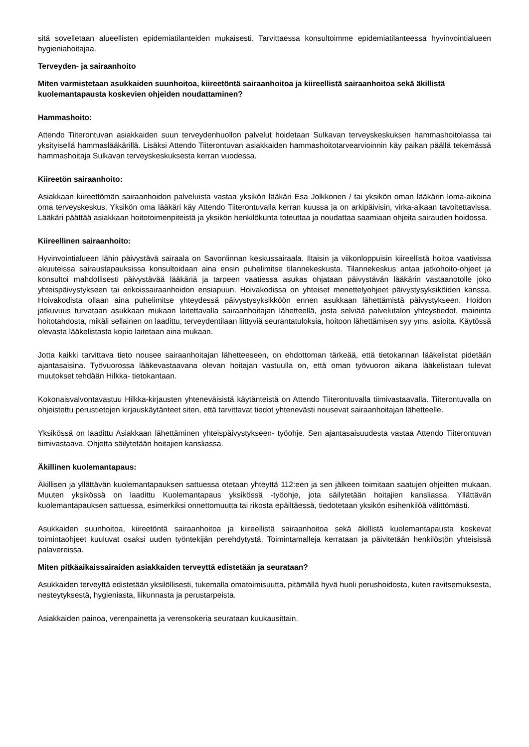sitä sovelletaan alueellisten epidemiatilanteiden mukaisesti. Tarvittaessa konsultoimme epidemiatilanteessa hyvinvointialueen hygieniahoitajaa.
Terveyden- ja sairaanhoito
Miten varmistetaan asukkaiden suunhoitoa, kiireetöntä sairaanhoitoa ja kiireellistä sairaanhoitoa sekä äkillistä kuolemantapausta koskevien ohjeiden noudattaminen?
Hammashoito:
Attendo Tiiterontuvan asiakkaiden suun terveydenhuollon palvelut hoidetaan Sulkavan terveyskeskuksen hammashoitolassa tai yksityisellä hammaslääkärillä. Lisäksi Attendo Tiiterontuvan asiakkaiden hammashoitotarvearvioinnin käy paikan päällä tekemässä hammashoitaja Sulkavan terveyskeskuksesta kerran vuodessa.
Kiireetön sairaanhoito:
Asiakkaan kiireettömän sairaanhoidon palveluista vastaa yksikön lääkäri Esa Jolkkonen / tai yksikön oman lääkärin loma-aikoina oma terveyskeskus. Yksikön oma lääkäri käy Attendo Tiiterontuvalla kerran kuussa ja on arkipäivisin, virka-aikaan tavoitettavissa. Lääkäri päättää asiakkaan hoitotoimenpiteistä ja yksikön henkilökunta toteuttaa ja noudattaa saamiaan ohjeita sairauden hoidossa.
Kiireellinen sairaanhoito:
Hyvinvointialueen lähin päivystävä sairaala on Savonlinnan keskussairaala. Iltaisin ja viikonloppuisin kiireellistä hoitoa vaativissa akuuteissa sairaustapauksissa konsultoidaan aina ensin puhelimitse tilannekeskusta. Tilannekeskus antaa jatkohoito-ohjeet ja konsultoi mahdollisesti päivystävää lääkäriä ja tarpeen vaatiessa asukas ohjataan päivystävän lääkärin vastaanotolle joko yhteispäivystykseen tai erikoissairaanhoidon ensiapuun. Hoivakodissa on yhteiset menettelyohjeet päivystysyksiköiden kanssa. Hoivakodista ollaan aina puhelimitse yhteydessä päivystysyksikköön ennen asukkaan lähettämistä päivystykseen. Hoidon jatkuvuus turvataan asukkaan mukaan laitettavalla sairaanhoitajan lähetteellä, josta selviää palvelutalon yhteystiedot, maininta hoitotahdosta, mikäli sellainen on laadittu, terveydentilaan liittyviä seurantatuloksia, hoitoon lähettämisen syy yms. asioita. Käytössä olevasta lääkelistasta kopio laitetaan aina mukaan.
Jotta kaikki tarvittava tieto nousee sairaanhoitajan lähetteeseen, on ehdottoman tärkeää, että tietokannan lääkelistat pidetään ajantasaisina. Työvuorossa lääkevastaavana olevan hoitajan vastuulla on, että oman työvuoron aikana lääkelistaan tulevat muutokset tehdään Hilkka- tietokantaan.
Kokonaisvalvontavastuu Hilkka-kirjausten yhteneväisistä käytänteistä on Attendo Tiiterontuvalla tiimivastaavalla. Tiiterontuvalla on ohjeistettu perustietojen kirjauskäytänteet siten, että tarvittavat tiedot yhtenevästi nousevat sairaanhoitajan lähetteelle.
Yksikössä on laadittu Asiakkaan lähettäminen yhteispäivystykseen- työohje. Sen ajantasaisuudesta vastaa Attendo Tiiterontuvan tiimivastaava. Ohjetta säilytetään hoitajien kansliassa.
Äkillinen kuolemantapaus:
Äkillisen ja yllättävän kuolemantapauksen sattuessa otetaan yhteyttä 112:een ja sen jälkeen toimitaan saatujen ohjeitten mukaan. Muuten yksikössä on laadittu Kuolemantapaus yksikössä -työohje, jota säilytetään hoitajien kansliassa. Yllättävän kuolemantapauksen sattuessa, esimerkiksi onnettomuutta tai rikosta epäiltäessä, tiedotetaan yksikön esihenkilöä välittömästi.
Asukkaiden suunhoitoa, kiireetöntä sairaanhoitoa ja kiireellistä sairaanhoitoa sekä äkillistä kuolemantapausta koskevat toimintaohjeet kuuluvat osaksi uuden työntekijän perehdytystä. Toimintamalleja kerrataan ja päivitetään henkilöstön yhteisissä palavereissa.
Miten pitkäaikaissairaiden asiakkaiden terveyttä edistetään ja seurataan?
Asukkaiden terveyttä edistetään yksilöllisesti, tukemalla omatoimisuutta, pitämällä hyvä huoli perushoidosta, kuten ravitsemuksesta, nesteytyksestä, hygieniasta, liikunnasta ja perustarpeista.
Asiakkaiden painoa, verenpainetta ja verensokeria seurataan kuukausittain.